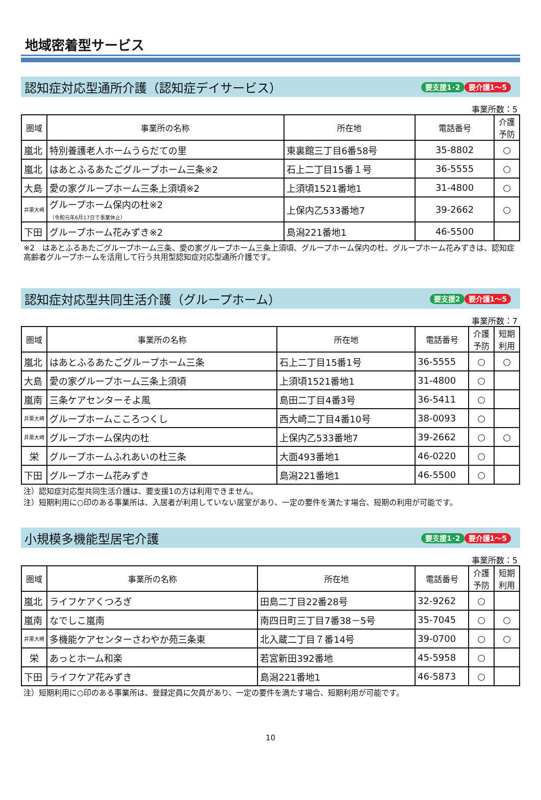地域密着型サービス
認知症対応型通所介護（認知症デイサービス）
要支援1･2 要介護1～5
事業所数：5
| 圏域 | 事業所の名称 | 所在地 | 電話番号 | 介護予防 |
| --- | --- | --- | --- | --- |
| 嵐北 | 特別養護老人ホームうらだての里 | 東裏館三丁目6番58号 | 35-8802 | ○ |
| 嵐北 | はあとふるあたごグループホーム三条※2 | 石上二丁目15番１号 | 36-5555 | ○ |
| 大島 | 愛の家グループホーム三条上須頃※2 | 上須頃1521番地1 | 31-4800 | ○ |
| 井栗大崎 | グループホーム保内の杜※2 （令和元年6月17日で事業休止） | 上保内乙533番地7 | 39-2662 | ○ |
| 下田 | グループホーム花みずき※2 | 島潟221番地1 | 46-5500 | |
※2　はあとふるあたごグループホーム三条、愛の家グループホーム三条上須頃、グループホーム保内の杜、グループホーム花みずきは、認知症高齢者グループホームを活用して行う共用型認知症対応型通所介護です。
認知症対応型共同生活介護（グループホーム）
要支援2 要介護1～5
事業所数：7
| 圏域 | 事業所の名称 | 所在地 | 電話番号 | 介護予防 | 短期利用 |
| --- | --- | --- | --- | --- | --- |
| 嵐北 | はあとふるあたごグループホーム三条 | 石上二丁目15番1号 | 36-5555 | ○ | ○ |
| 大島 | 愛の家グループホーム三条上須頃 | 上須頃1521番地1 | 31-4800 | ○ | |
| 嵐南 | 三条ケアセンターそよ風 | 島田二丁目4番3号 | 36-5411 | ○ | |
| 井栗大崎 | グループホームこころつくし | 西大崎二丁目4番10号 | 38-0093 | ○ | |
| 井栗大崎 | グループホーム保内の杜 | 上保内乙533番地7 | 39-2662 | ○ | ○ |
| 栄 | グループホームふれあいの杜三条 | 大面493番地1 | 46-0220 | ○ | |
| 下田 | グループホーム花みずき | 島潟221番地1 | 46-5500 | ○ | |
注）認知症対応型共同生活介護は、要支援1の方は利用できません。
注）短期利用に○印のある事業所は、入居者が利用していない居室があり、一定の要件を満たす場合、短期の利用が可能です。
小規模多機能型居宅介護
要支援1･2 要介護1～5
事業所数：5
| 圏域 | 事業所の名称 | 所在地 | 電話番号 | 介護予防 | 短期利用 |
| --- | --- | --- | --- | --- | --- |
| 嵐北 | ライフケアくつろぎ | 田島二丁目22番28号 | 32-9262 | ○ | |
| 嵐南 | なでしこ嵐南 | 南四日町三丁目7番38－5号 | 35-7045 | ○ | ○ |
| 井栗大崎 | 多機能ケアセンターさわやか苑三条東 | 北入蔵二丁目７番14号 | 39-0700 | ○ | ○ |
| 栄 | あっとホーム和楽 | 若宮新田392番地 | 45-5958 | ○ | |
| 下田 | ライフケア花みずき | 島潟221番地1 | 46-5873 | ○ | |
注）短期利用に○印のある事業所は、登録定員に欠員があり、一定の要件を満たす場合、短期利用が可能です。
10